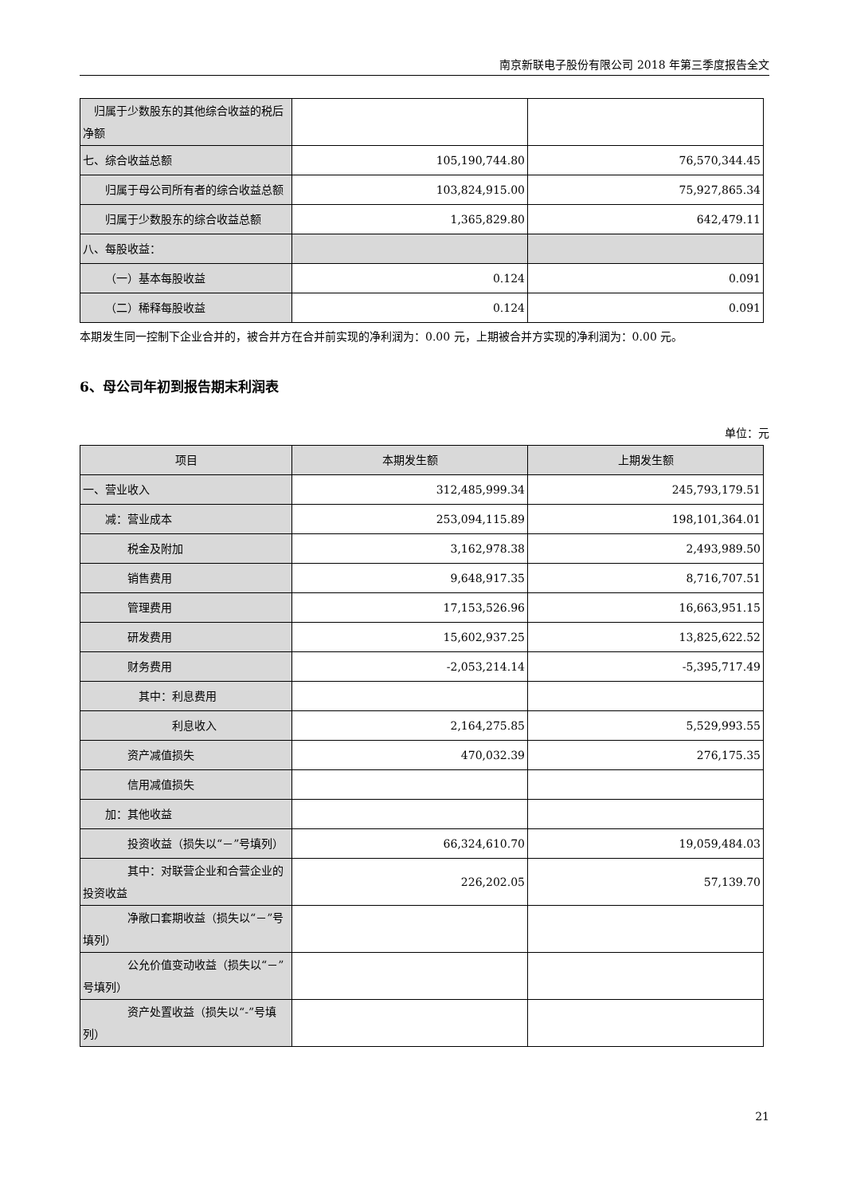南京新联电子股份有限公司 2018 年第三季度报告全文
| 归属于少数股东的其他综合收益的税后净额 | | |
| 七、综合收益总额 | 105,190,744.80 | 76,570,344.45 |
| 归属于母公司所有者的综合收益总额 | 103,824,915.00 | 75,927,865.34 |
| 归属于少数股东的综合收益总额 | 1,365,829.80 | 642,479.11 |
| 八、每股收益： | | |
| （一）基本每股收益 | 0.124 | 0.091 |
| （二）稀释每股收益 | 0.124 | 0.091 |
本期发生同一控制下企业合并的，被合并方在合并前实现的净利润为：0.00 元，上期被合并方实现的净利润为：0.00 元。
6、母公司年初到报告期末利润表
单位：元
| 项目 | 本期发生额 | 上期发生额 |
| --- | --- | --- |
| 一、营业收入 | 312,485,999.34 | 245,793,179.51 |
| 减：营业成本 | 253,094,115.89 | 198,101,364.01 |
| 税金及附加 | 3,162,978.38 | 2,493,989.50 |
| 销售费用 | 9,648,917.35 | 8,716,707.51 |
| 管理费用 | 17,153,526.96 | 16,663,951.15 |
| 研发费用 | 15,602,937.25 | 13,825,622.52 |
| 财务费用 | -2,053,214.14 | -5,395,717.49 |
| 其中：利息费用 | | |
| 利息收入 | 2,164,275.85 | 5,529,993.55 |
| 资产减值损失 | 470,032.39 | 276,175.35 |
| 信用减值损失 | | |
| 加：其他收益 | | |
| 投资收益（损失以“－”号填列） | 66,324,610.70 | 19,059,484.03 |
| 其中：对联营企业和合营企业的投资收益 | 226,202.05 | 57,139.70 |
| 净敞口套期收益（损失以“－”号填列） | | |
| 公允价值变动收益（损失以“－”号填列） | | |
| 资产处置收益（损失以“-”号填列） | | |
21